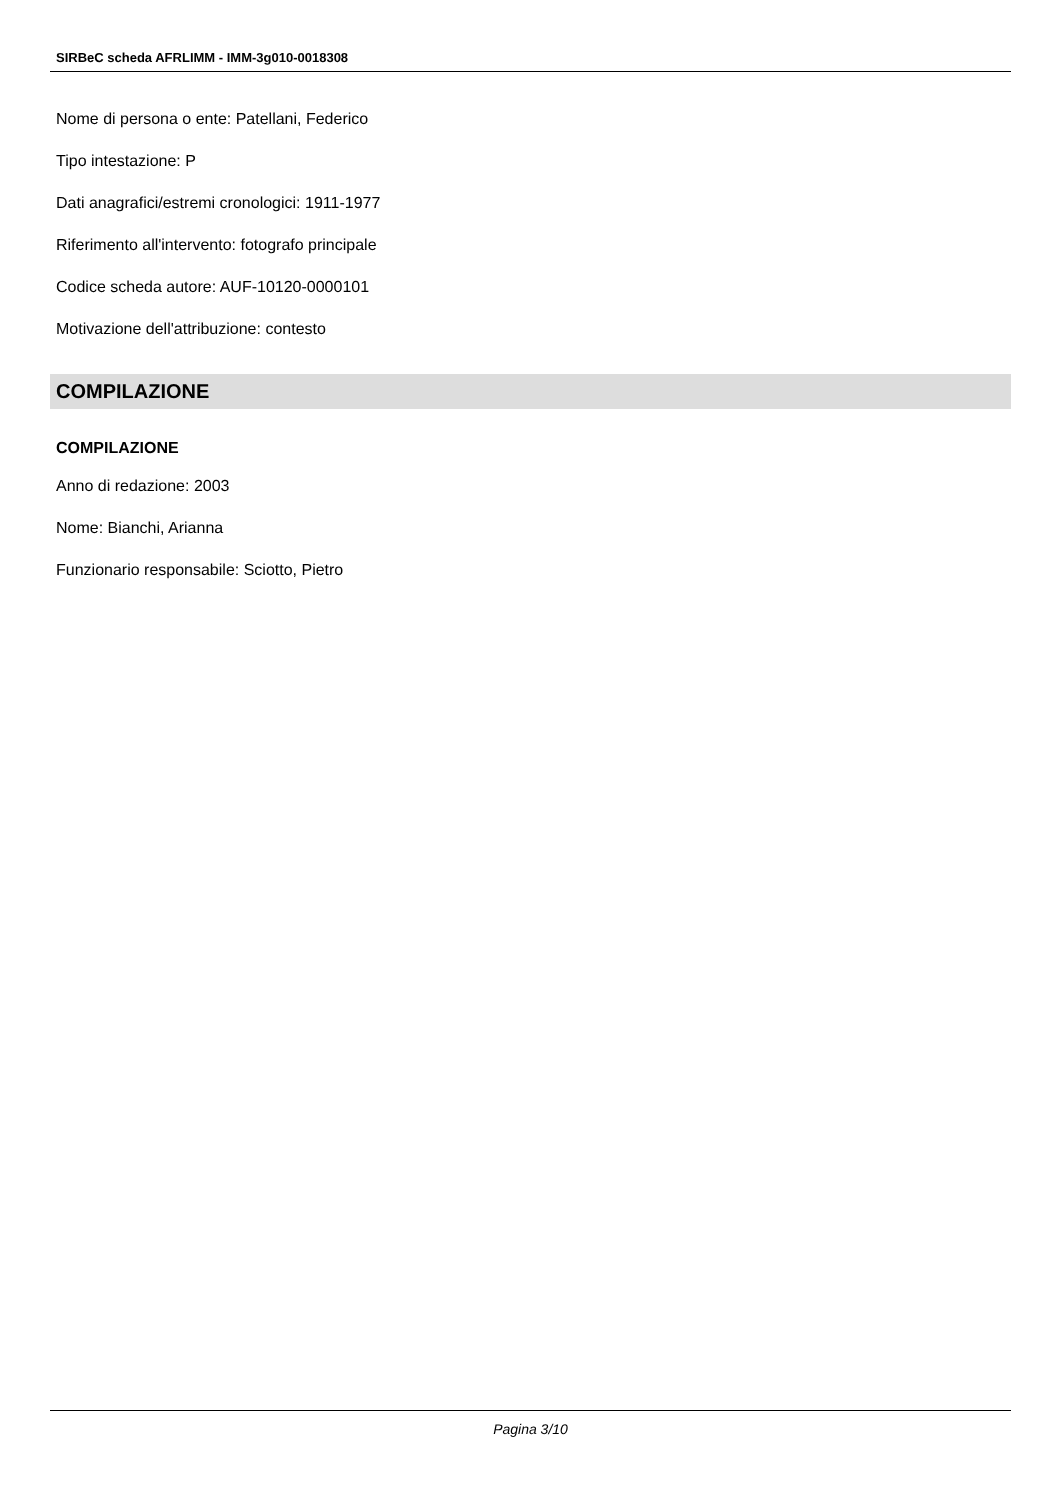SIRBeC scheda AFRLIMM - IMM-3g010-0018308
Nome di persona o ente: Patellani, Federico
Tipo intestazione: P
Dati anagrafici/estremi cronologici: 1911-1977
Riferimento all'intervento: fotografo principale
Codice scheda autore: AUF-10120-0000101
Motivazione dell'attribuzione: contesto
COMPILAZIONE
COMPILAZIONE
Anno di redazione: 2003
Nome: Bianchi, Arianna
Funzionario responsabile: Sciotto, Pietro
Pagina 3/10